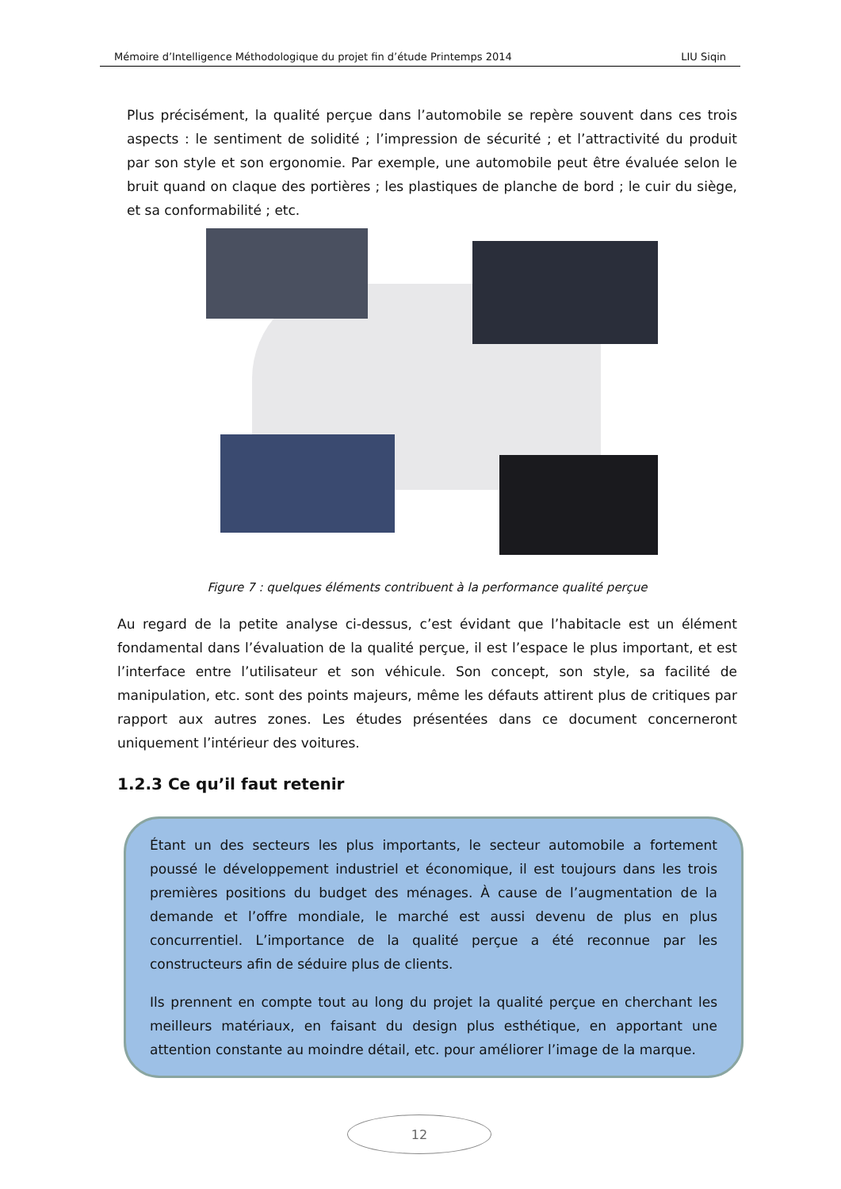Mémoire d’Intelligence Méthodologique du projet fin d’étude Printemps 2014 LIU Siqin
Plus précisément, la qualité perçue dans l’automobile se repère souvent dans ces trois aspects : le sentiment de solidité ; l’impression de sécurité ; et l’attractivité du produit par son style et son ergonomie. Par exemple, une automobile peut être évaluée selon le bruit quand on claque des portières ; les plastiques de planche de bord ; le cuir du siège, et sa conformabilité ; etc.
Figure 7 : quelques éléments contribuent à la performance qualité perçue
Au regard de la petite analyse ci-dessus, c’est évidant que l’habitacle est un élément fondamental dans l’évaluation de la qualité perçue, il est l’espace le plus important, et est l’interface entre l’utilisateur et son véhicule. Son concept, son style, sa facilité de manipulation, etc. sont des points majeurs, même les défauts attirent plus de critiques par rapport aux autres zones. Les études présentées dans ce document concerneront uniquement l’intérieur des voitures.
1.2.3 Ce qu’il faut retenir
Étant un des secteurs les plus importants, le secteur automobile a fortement poussé le développement industriel et économique, il est toujours dans les trois premières positions du budget des ménages. À cause de l’augmentation de la demande et l’offre mondiale, le marché est aussi devenu de plus en plus concurrentiel. L’importance de la qualité perçue a été reconnue par les constructeurs afin de séduire plus de clients.
Ils prennent en compte tout au long du projet la qualité perçue en cherchant les meilleurs matériaux, en faisant du design plus esthétique, en apportant une attention constante au moindre détail, etc. pour améliorer l’image de la marque.
12